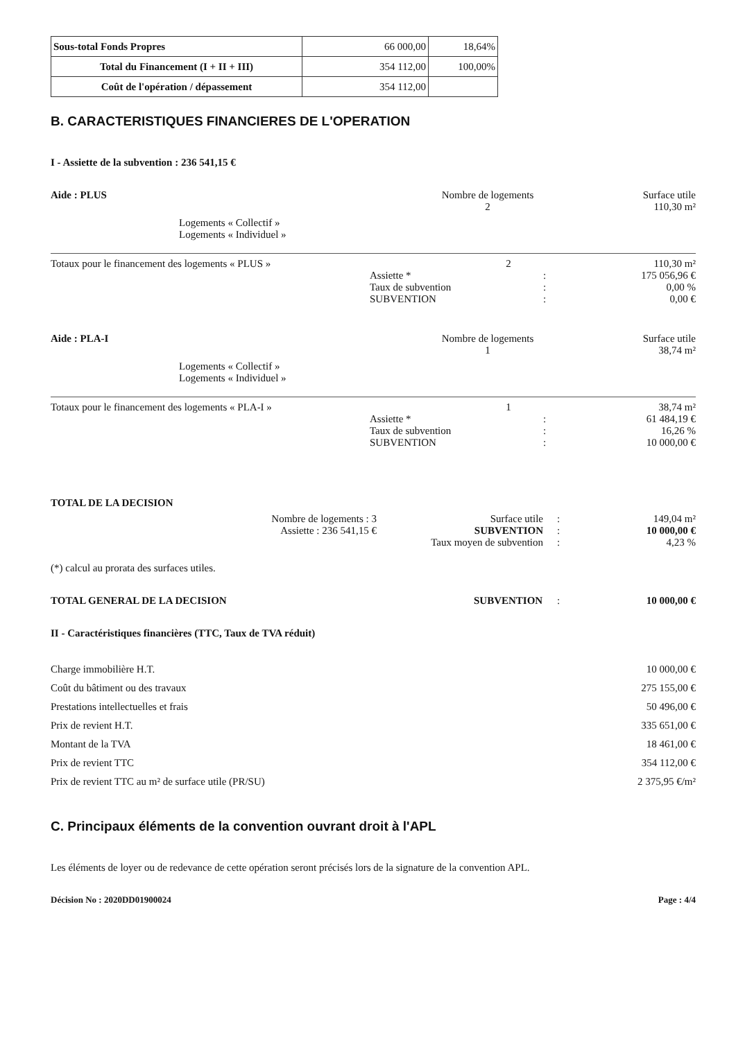| Sous-total Fonds Propres | 66 000,00 | 18,64% |
| Total du Financement (I + II + III) | 354 112,00 | 100,00% |
| Coût de l'opération / dépassement | 354 112,00 | |
B. CARACTERISTIQUES FINANCIERES DE L'OPERATION
I - Assiette de la subvention : 236 541,15 €
Aide : PLUS Nombre de logements
2
Surface utile
110,30 m²
Logements « Collectif »
Logements « Individuel »
Totaux pour le financement des logements « PLUS » 2 110,30 m²
Assiette *
Taux de subvention
SUBVENTION
:
:
:
175 056,96 €
0,00 %
0,00 €
Aide : PLA-I Nombre de logements
1
Surface utile
38,74 m²
Logements « Collectif »
Logements « Individuel »
Totaux pour le financement des logements « PLA-I » 1 38,74 m²
Assiette *
Taux de subvention
SUBVENTION
:
:
:
61 484,19 €
16,26 %
10 000,00 €
TOTAL DE LA DECISION
Nombre de logements : 3
Assiette : 236 541,15 €
Surface utile
SUBVENTION
Taux moyen de subvention
:
:
:
149,04 m²
10 000,00 €
4,23 %
(*) calcul au prorata des surfaces utiles.
TOTAL GENERAL DE LA DECISION SUBVENTION : 10 000,00 €
II - Caractéristiques financières (TTC, Taux de TVA réduit)
Charge immobilière H.T.
Coût du bâtiment ou des travaux
Prestations intellectuelles et frais
Prix de revient H.T.
Montant de la TVA
Prix de revient TTC
Prix de revient TTC au m² de surface utile (PR/SU)
10 000,00 €
275 155,00 €
50 496,00 €
335 651,00 €
18 461,00 €
354 112,00 €
2 375,95 €/m²
C. Principaux éléments de la convention ouvrant droit à l'APL
Les éléments de loyer ou de redevance de cette opération seront précisés lors de la signature de la convention APL.
Décision No : 2020DD01900024 Page : 4/4